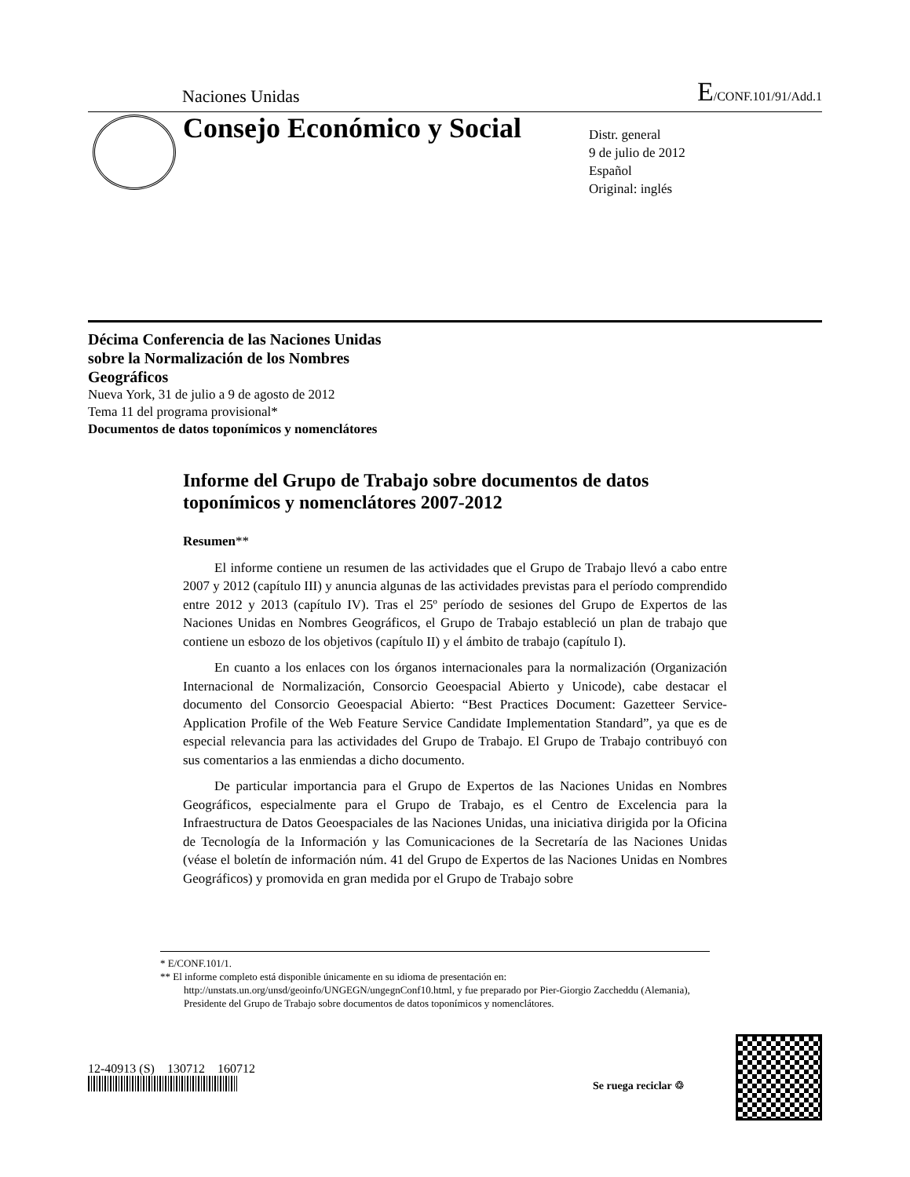Naciones Unidas E/CONF.101/91/Add.1
Consejo Económico y Social
Distr. general
9 de julio de 2012
Español
Original: inglés
Décima Conferencia de las Naciones Unidas
sobre la Normalización de los Nombres
Geográficos
Nueva York, 31 de julio a 9 de agosto de 2012
Tema 11 del programa provisional*
Documentos de datos toponímicos y nomenclátores
Informe del Grupo de Trabajo sobre documentos de datos toponímicos y nomenclátores 2007-2012
Resumen**
El informe contiene un resumen de las actividades que el Grupo de Trabajo llevó a cabo entre 2007 y 2012 (capítulo III) y anuncia algunas de las actividades previstas para el período comprendido entre 2012 y 2013 (capítulo IV). Tras el 25º período de sesiones del Grupo de Expertos de las Naciones Unidas en Nombres Geográficos, el Grupo de Trabajo estableció un plan de trabajo que contiene un esbozo de los objetivos (capítulo II) y el ámbito de trabajo (capítulo I).
En cuanto a los enlaces con los órganos internacionales para la normalización (Organización Internacional de Normalización, Consorcio Geoespacial Abierto y Unicode), cabe destacar el documento del Consorcio Geoespacial Abierto: “Best Practices Document: Gazetteer Service-Application Profile of the Web Feature Service Candidate Implementation Standard”, ya que es de especial relevancia para las actividades del Grupo de Trabajo. El Grupo de Trabajo contribuyó con sus comentarios a las enmiendas a dicho documento.
De particular importancia para el Grupo de Expertos de las Naciones Unidas en Nombres Geográficos, especialmente para el Grupo de Trabajo, es el Centro de Excelencia para la Infraestructura de Datos Geoespaciales de las Naciones Unidas, una iniciativa dirigida por la Oficina de Tecnología de la Información y las Comunicaciones de la Secretaría de las Naciones Unidas (véase el boletín de información núm. 41 del Grupo de Expertos de las Naciones Unidas en Nombres Geográficos) y promovida en gran medida por el Grupo de Trabajo sobre
* E/CONF.101/1.
** El informe completo está disponible únicamente en su idioma de presentación en: http://unstats.un.org/unsd/geoinfo/UNGEGN/ungegnConf10.html, y fue preparado por Pier-Giorgio Zaccheddu (Alemania), Presidente del Grupo de Trabajo sobre documentos de datos toponímicos y nomenclátores.
12-40913 (S) 130712 160712
Se ruega reciclar ♲